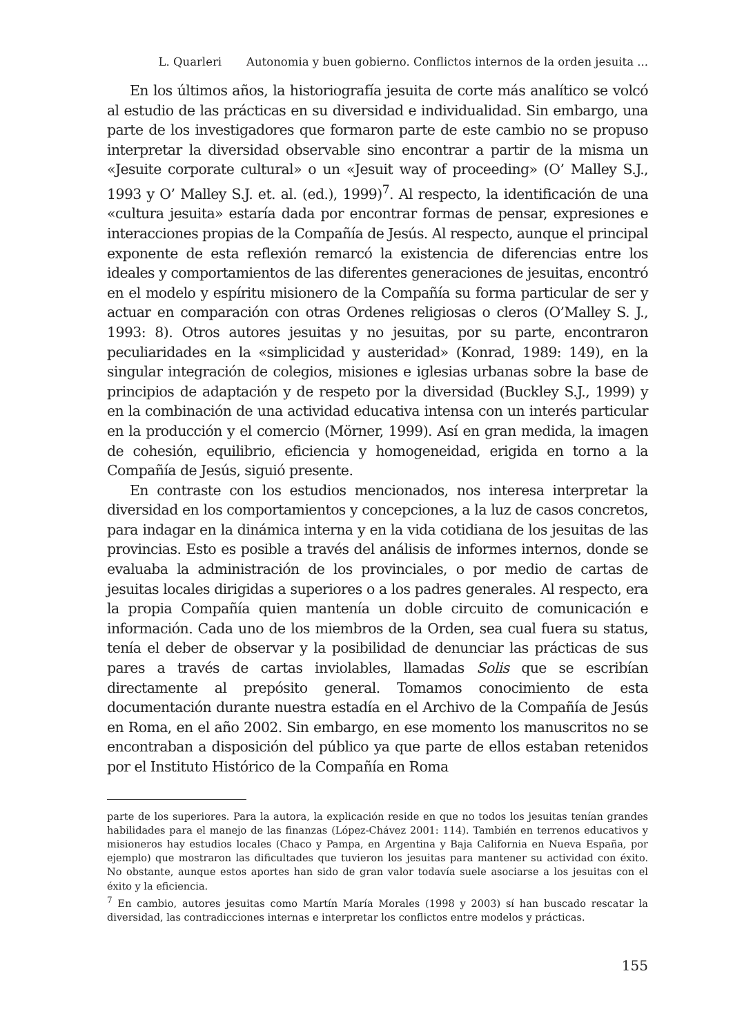L. Quarleri Autonomia y buen gobierno. Conflictos internos de la orden jesuita ...
En los últimos años, la historiografía jesuita de corte más analítico se volcó al estudio de las prácticas en su diversidad e individualidad. Sin embargo, una parte de los investigadores que formaron parte de este cambio no se propuso interpretar la diversidad observable sino encontrar a partir de la misma un «Jesuite corporate cultural» o un «Jesuit way of proceeding» (O’ Malley S.J., 1993 y O’ Malley S.J. et. al. (ed.), 1999)<sup>7</sup>. Al respecto, la identificación de una «cultura jesuita» estaría dada por encontrar formas de pensar, expresiones e interacciones propias de la Compañía de Jesús. Al respecto, aunque el principal exponente de esta reflexión remarcó la existencia de diferencias entre los ideales y comportamientos de las diferentes generaciones de jesuitas, encontró en el modelo y espíritu misionero de la Compañía su forma particular de ser y actuar en comparación con otras Ordenes religiosas o cleros (O’Malley S. J., 1993: 8). Otros autores jesuitas y no jesuitas, por su parte, encontraron peculiaridades en la «simplicidad y austeridad» (Konrad, 1989: 149), en la singular integración de colegios, misiones e iglesias urbanas sobre la base de principios de adaptación y de respeto por la diversidad (Buckley S.J., 1999) y en la combinación de una actividad educativa intensa con un interés particular en la producción y el comercio (Mörner, 1999). Así en gran medida, la imagen de cohesión, equilibrio, eficiencia y homogeneidad, erigida en torno a la Compañía de Jesús, siguió presente.
En contraste con los estudios mencionados, nos interesa interpretar la diversidad en los comportamientos y concepciones, a la luz de casos concretos, para indagar en la dinámica interna y en la vida cotidiana de los jesuitas de las provincias. Esto es posible a través del análisis de informes internos, donde se evaluaba la administración de los provinciales, o por medio de cartas de jesuitas locales dirigidas a superiores o a los padres generales. Al respecto, era la propia Compañía quien mantenía un doble circuito de comunicación e información. Cada uno de los miembros de la Orden, sea cual fuera su status, tenía el deber de observar y la posibilidad de denunciar las prácticas de sus pares a través de cartas inviolables, llamadas Solis que se escribían directamente al prepósito general. Tomamos conocimiento de esta documentación durante nuestra estadía en el Archivo de la Compañía de Jesús en Roma, en el año 2002. Sin embargo, en ese momento los manuscritos no se encontraban a disposición del público ya que parte de ellos estaban retenidos por el Instituto Histórico de la Compañía en Roma
parte de los superiores. Para la autora, la explicación reside en que no todos los jesuitas tenían grandes habilidades para el manejo de las finanzas (López-Chávez 2001: 114). También en terrenos educativos y misioneros hay estudios locales (Chaco y Pampa, en Argentina y Baja California en Nueva España, por ejemplo) que mostraron las dificultades que tuvieron los jesuitas para mantener su actividad con éxito. No obstante, aunque estos aportes han sido de gran valor todavía suele asociarse a los jesuitas con el éxito y la eficiencia.
<sup>7</sup> En cambio, autores jesuitas como Martín María Morales (1998 y 2003) sí han buscado rescatar la diversidad, las contradicciones internas e interpretar los conflictos entre modelos y prácticas.
155